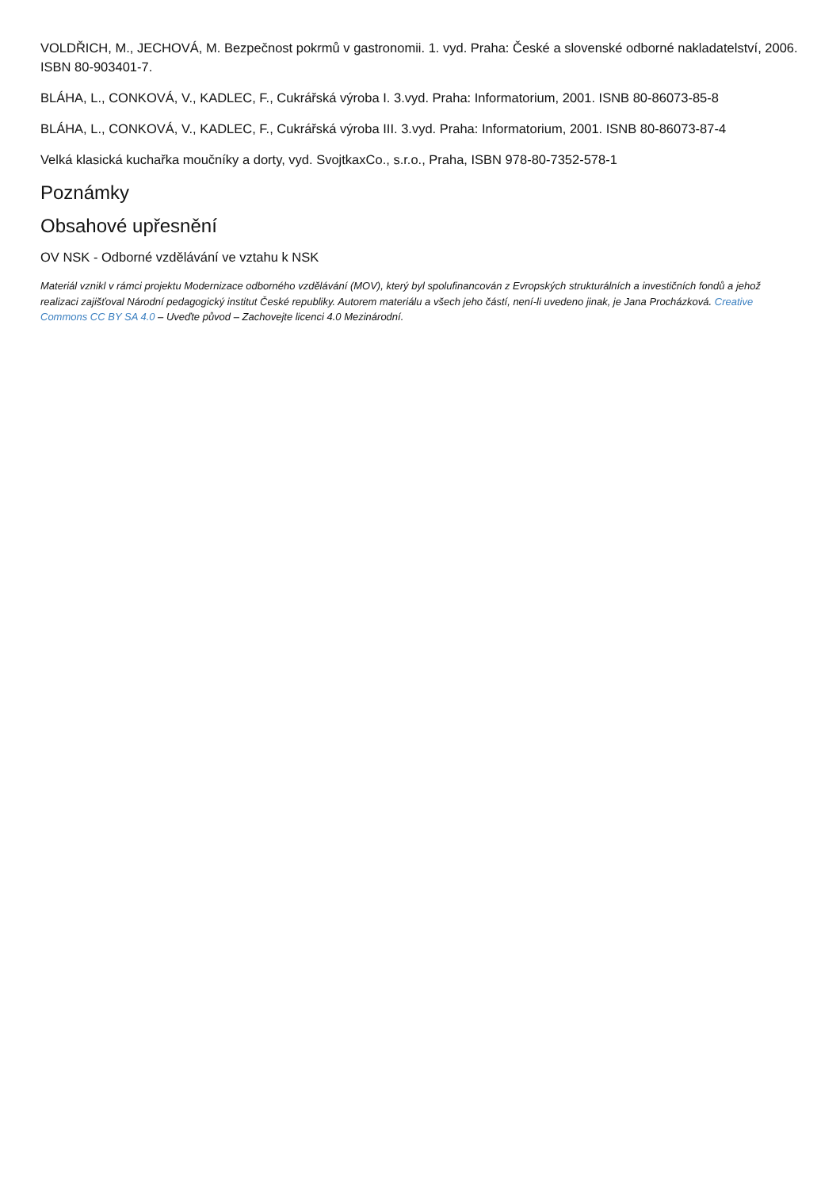VOLDŘICH, M., JECHOVÁ, M. Bezpečnost pokrmů v gastronomii. 1. vyd. Praha: České a slovenské odborné nakladatelství, 2006. ISBN 80-903401-7.
BLÁHA, L., CONKOVÁ, V., KADLEC, F., Cukrářská výroba I. 3.vyd. Praha: Informatorium, 2001. ISNB 80-86073-85-8
BLÁHA, L., CONKOVÁ, V., KADLEC, F., Cukrářská výroba III. 3.vyd. Praha: Informatorium, 2001. ISNB 80-86073-87-4
Velká klasická kuchařka moučníky a dorty, vyd. SvojtkaxCo., s.r.o., Praha, ISBN 978-80-7352-578-1
Poznámky
Obsahové upřesnění
OV NSK - Odborné vzdělávání ve vztahu k NSK
Materiál vznikl v rámci projektu Modernizace odborného vzdělávání (MOV), který byl spolufinancován z Evropských strukturálních a investičních fondů a jehož realizaci zajišťoval Národní pedagogický institut České republiky. Autorem materiálu a všech jeho částí, není-li uvedeno jinak, je Jana Procházková. Creative Commons CC BY SA 4.0 – Uveďte původ – Zachovejte licenci 4.0 Mezinárodní.